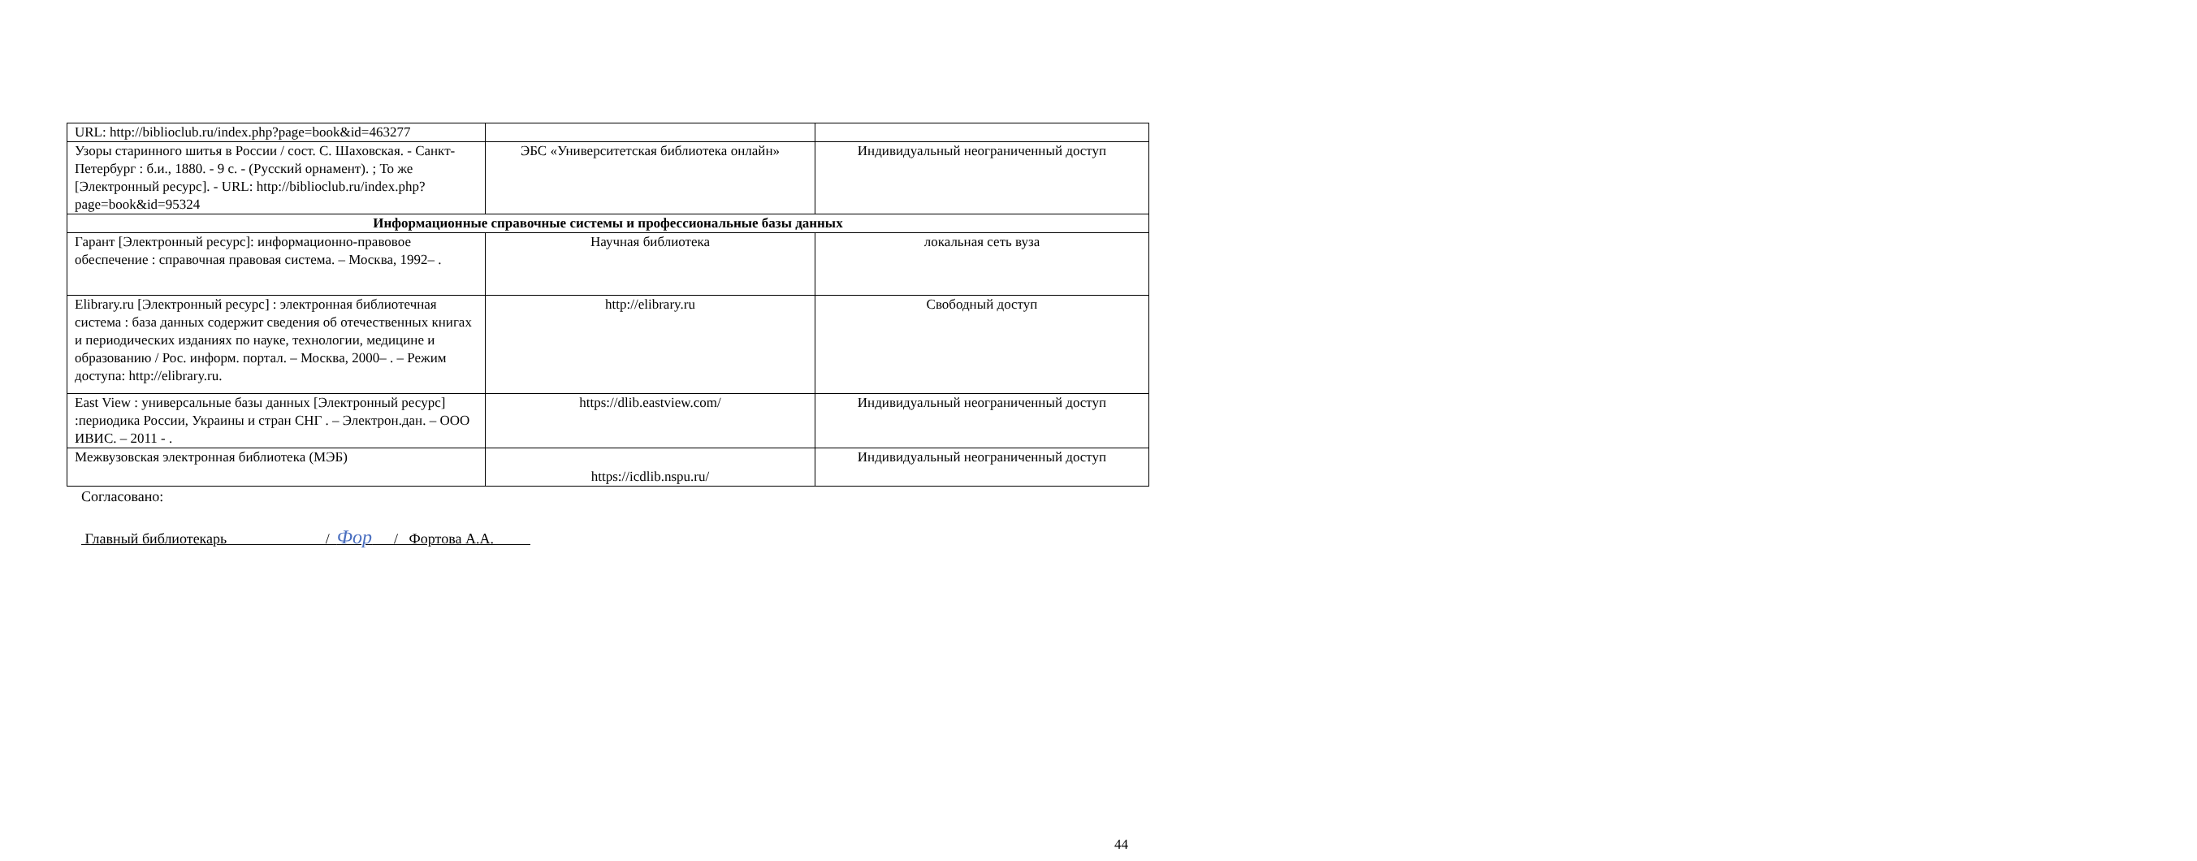| URL: http://biblioclub.ru/index.php?page=book&id=463277 | | |
| Узоры старинного шитья в России / сост. С. Шаховская. - Санкт-Петербург : б.и., 1880. - 9 с. - (Русский орнамент). ; То же [Электронный ресурс]. - URL: http://biblioclub.ru/index.php?page=book&id=95324 | ЭБС «Университетская библиотека онлайн» | Индивидуальный неограниченный доступ |
| Информационные справочные системы и профессиональные базы данных | | |
| Гарант [Электронный ресурс]: информационно-правовое обеспечение : справочная правовая система. – Москва, 1992– . | Научная библиотека | локальная сеть вуза |
| Elibrary.ru [Электронный ресурс] : электронная библиотечная система : база данных содержит сведения об отечественных книгах и периодических изданиях по науке, технологии, медицине и образованию / Рос. информ. портал. – Москва, 2000– . – Режим доступа: http://elibrary.ru. | http://elibrary.ru | Свободный доступ |
| East View : универсальные базы данных [Электронный ресурс] :периодика России, Украины и стран СНГ . – Электрон.дан. – ООО ИВИС. – 2011 - . | https://dlib.eastview.com/ | Индивидуальный неограниченный доступ |
| Межвузовская электронная библиотека (МЭБ) | https://icdlib.nspu.ru/ | Индивидуальный неограниченный доступ |
Согласовано:
Главный библиотекарь / Фор / Фортова А.А.
44